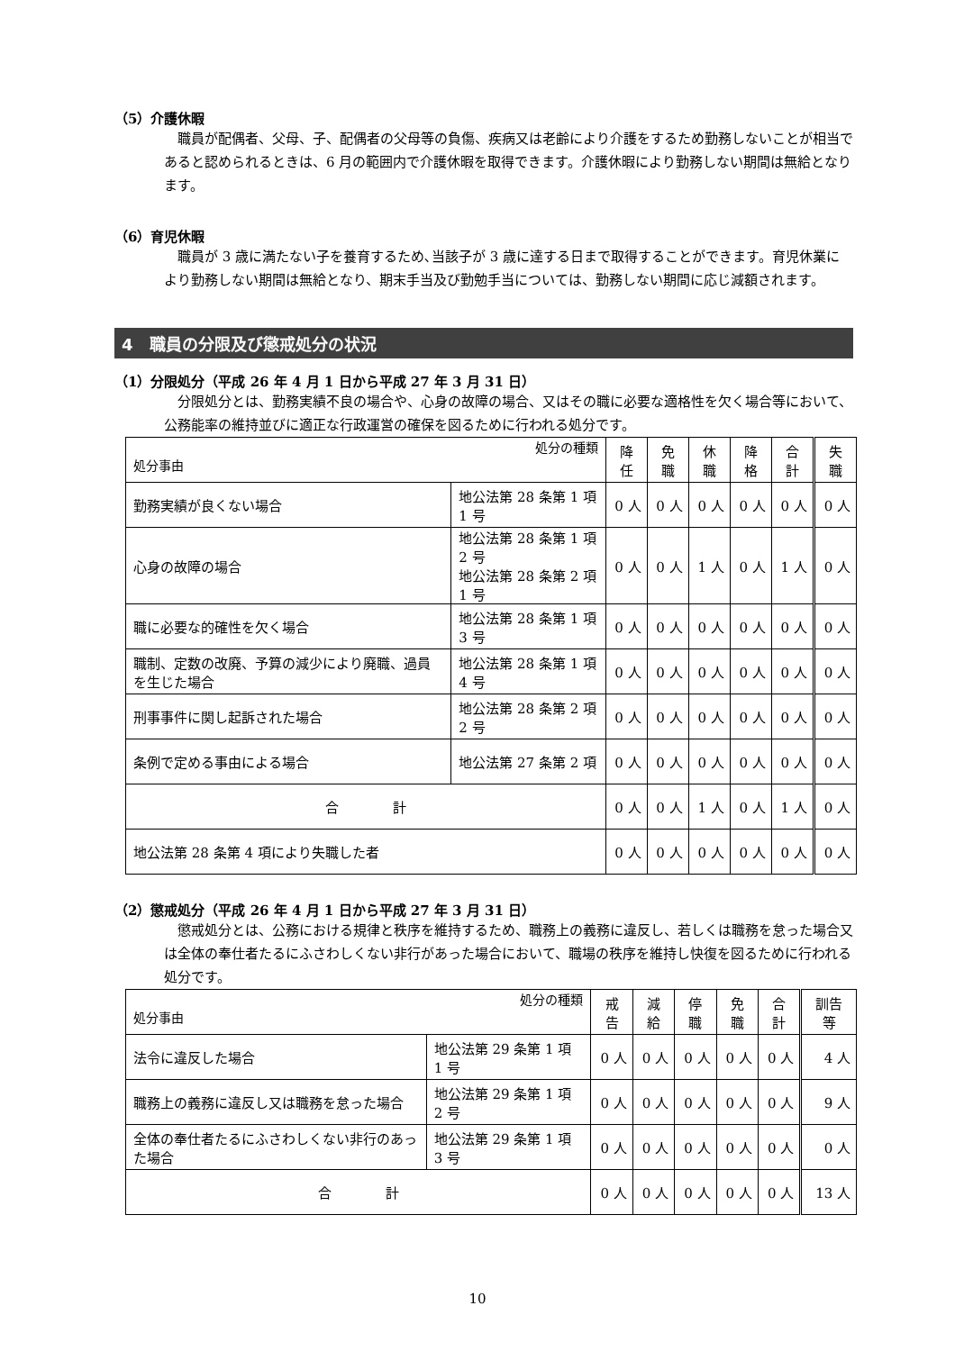（5）介護休暇
職員が配偶者、父母、子、配偶者の父母等の負傷、疾病又は老齢により介護をするため勤務しないことが相当であると認められるときは、6 月の範囲内で介護休暇を取得できます。介護休暇により勤務しない期間は無給となります。
（6）育児休暇
職員が 3 歳に満たない子を養育するため､当該子が 3 歳に達する日まで取得することができます。育児休業により勤務しない期間は無給となり、期末手当及び勤勉手当については、勤務しない期間に応じ減額されます。
4　職員の分限及び懲戒処分の状況
（1）分限処分（平成 26 年 4 月 1 日から平成 27 年 3 月 31 日）
分限処分とは、勤務実績不良の場合や、心身の故障の場合、又はその職に必要な適格性を欠く場合等において、公務能率の維持並びに適正な行政運営の確保を図るために行われる処分です。
| 処分の種類 処分事由 | | 降任 | 免職 | 休職 | 降格 | 合計 | 失職 |
| --- | --- | --- | --- | --- | --- | --- | --- |
| 勤務実績が良くない場合 | 地公法第 28 条第 1 項 1 号 | 0 人 | 0 人 | 0 人 | 0 人 | 0 人 | 0 人 |
| 心身の故障の場合 | 地公法第 28 条第 1 項 2 号 地公法第 28 条第 2 項 1 号 | 0 人 | 0 人 | 1 人 | 0 人 | 1 人 | 0 人 |
| 職に必要な的確性を欠く場合 | 地公法第 28 条第 1 項 3 号 | 0 人 | 0 人 | 0 人 | 0 人 | 0 人 | 0 人 |
| 職制、定数の改廃、予算の減少により廃職、過員を生じた場合 | 地公法第 28 条第 1 項 4 号 | 0 人 | 0 人 | 0 人 | 0 人 | 0 人 | 0 人 |
| 刑事事件に関し起訴された場合 | 地公法第 28 条第 2 項 2 号 | 0 人 | 0 人 | 0 人 | 0 人 | 0 人 | 0 人 |
| 条例で定める事由による場合 | 地公法第 27 条第 2 項 | 0 人 | 0 人 | 0 人 | 0 人 | 0 人 | 0 人 |
| 合 計 | | 0 人 | 0 人 | 1 人 | 0 人 | 1 人 | 0 人 |
| 地公法第 28 条第 4 項により失職した者 | | 0 人 | 0 人 | 0 人 | 0 人 | 0 人 | 0 人 |
（2）懲戒処分（平成 26 年 4 月 1 日から平成 27 年 3 月 31 日）
懲戒処分とは、公務における規律と秩序を維持するため、職務上の義務に違反し、若しくは職務を怠った場合又は全体の奉仕者たるにふさわしくない非行があった場合において、職場の秩序を維持し快復を図るために行われる処分です。
| 処分の種類 処分事由 | | 戒告 | 減給 | 停職 | 免職 | 合計 | 訓告等 |
| --- | --- | --- | --- | --- | --- | --- | --- |
| 法令に違反した場合 | 地公法第 29 条第 1 項 1 号 | 0 人 | 0 人 | 0 人 | 0 人 | 0 人 | 4 人 |
| 職務上の義務に違反し又は職務を怠った場合 | 地公法第 29 条第 1 項 2 号 | 0 人 | 0 人 | 0 人 | 0 人 | 0 人 | 9 人 |
| 全体の奉仕者たるにふさわしくない非行のあった場合 | 地公法第 29 条第 1 項 3 号 | 0 人 | 0 人 | 0 人 | 0 人 | 0 人 | 0 人 |
| 合 計 | | 0 人 | 0 人 | 0 人 | 0 人 | 0 人 | 13 人 |
10